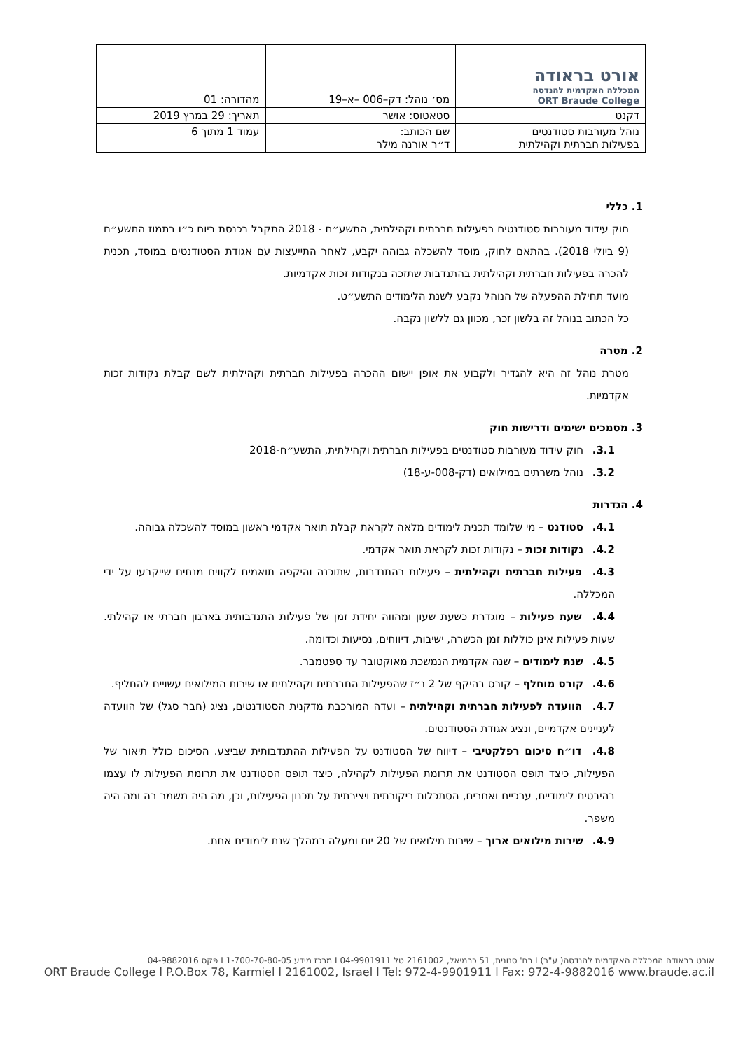| אורט בראודה המכללה האקדמית להנדסה ORT Braude College | מס׳ נוהל: דק–006 –א–19 | מהדורה: 01 |
| דקנט | סטאטוס: אושר | תאריך: 29 במרץ 2019 |
| נוהל מעורבות סטודנטים בפעילות חברתית וקהילתית | שם הכותב: ד״ר אורנה מילר | עמוד 1 מתוך 6 |
1. כללי
חוק עידוד מעורבות סטודנטים בפעילות חברתית וקהילתית, התשע״ח - 2018 התקבל בכנסת ביום כ״ו בתמוז התשע״ח (9 ביולי 2018). בהתאם לחוק, מוסד להשכלה גבוהה יקבע, לאחר התייעצות עם אגודת הסטודנטים במוסד, תכנית להכרה בפעילות חברתית וקהילתית בהתנדבות שתזכה בנקודות זכות אקדמיות.
מועד תחילת ההפעלה של הנוהל נקבע לשנת הלימודים התשע״ט.
כל הכתוב בנוהל זה בלשון זכר, מכוון גם ללשון נקבה.
2. מטרה
מטרת נוהל זה היא להגדיר ולקבוע את אופן יישום ההכרה בפעילות חברתית וקהילתית לשם קבלת נקודות זכות אקדמיות.
3. מסמכים ישימים ודרישות חוק
3.1. חוק עידוד מעורבות סטודנטים בפעילות חברתית וקהילתית, התשע״ח-2018
3.2. נוהל משרתים במילואים (דק-008-ע-18)
4. הגדרות
4.1. סטודנט – מי שלומד תכנית לימודים מלאה לקראת קבלת תואר אקדמי ראשון במוסד להשכלה גבוהה.
4.2. נקודות זכות – נקודות זכות לקראת תואר אקדמי.
4.3. פעילות חברתית וקהילתית – פעילות בהתנדבות, שתוכנה והיקפה תואמים לקווים מנחים שייקבעו על ידי המכללה.
4.4. שעת פעילות – מוגדרת כשעת שעון ומהווה יחידת זמן של פעילות התנדבותית בארגון חברתי או קהילתי. שעות פעילות אינן כוללות זמן הכשרה, ישיבות, דיווחים, נסיעות וכדומה.
4.5. שנת לימודים – שנה אקדמית הנמשכת מאוקטובר עד ספטמבר.
4.6. קורס מוחלף – קורס בהיקף של 2 נ״ז שהפעילות החברתית וקהילתית או שירות המילואים עשויים להחליף.
4.7. הוועדה לפעילות חברתית וקהילתית – ועדה המורכבת מדקנית הסטודנטים, נציג (חבר סגל) של הוועדה לעניינים אקדמיים, ונציג אגודת הסטודנטים.
4.8. דו״ח סיכום רפלקטיבי – דיווח של הסטודנט על הפעילות ההתנדבותית שביצע. הסיכום כולל תיאור של הפעילות, כיצד תופס הסטודנט את תרומת הפעילות לקהילה, כיצד תופס הסטודנט את תרומת הפעילות לו עצמו בהיבטים לימודיים, ערכיים ואחרים, הסתכלות ביקורתית ויצירתית על תכנון הפעילות, וכן, מה היה משמר בה ומה היה משפר.
4.9. שירות מילואים ארוך – שירות מילואים של 20 יום ומעלה במהלך שנת לימודים אחת.
אורט בראודה המכללה האקדמית להנדסה( ע"ר) I רח' סנונית, 51 כרמיאל, 2161002 טל 04-9901911 I מרכז מידע 1-700-70-80-05 I פקס 04-9882016
ORT Braude College l P.O.Box 78, Karmiel l 2161002, Israel l Tel: 972-4-9901911 l Fax: 972-4-9882016 www.braude.ac.il